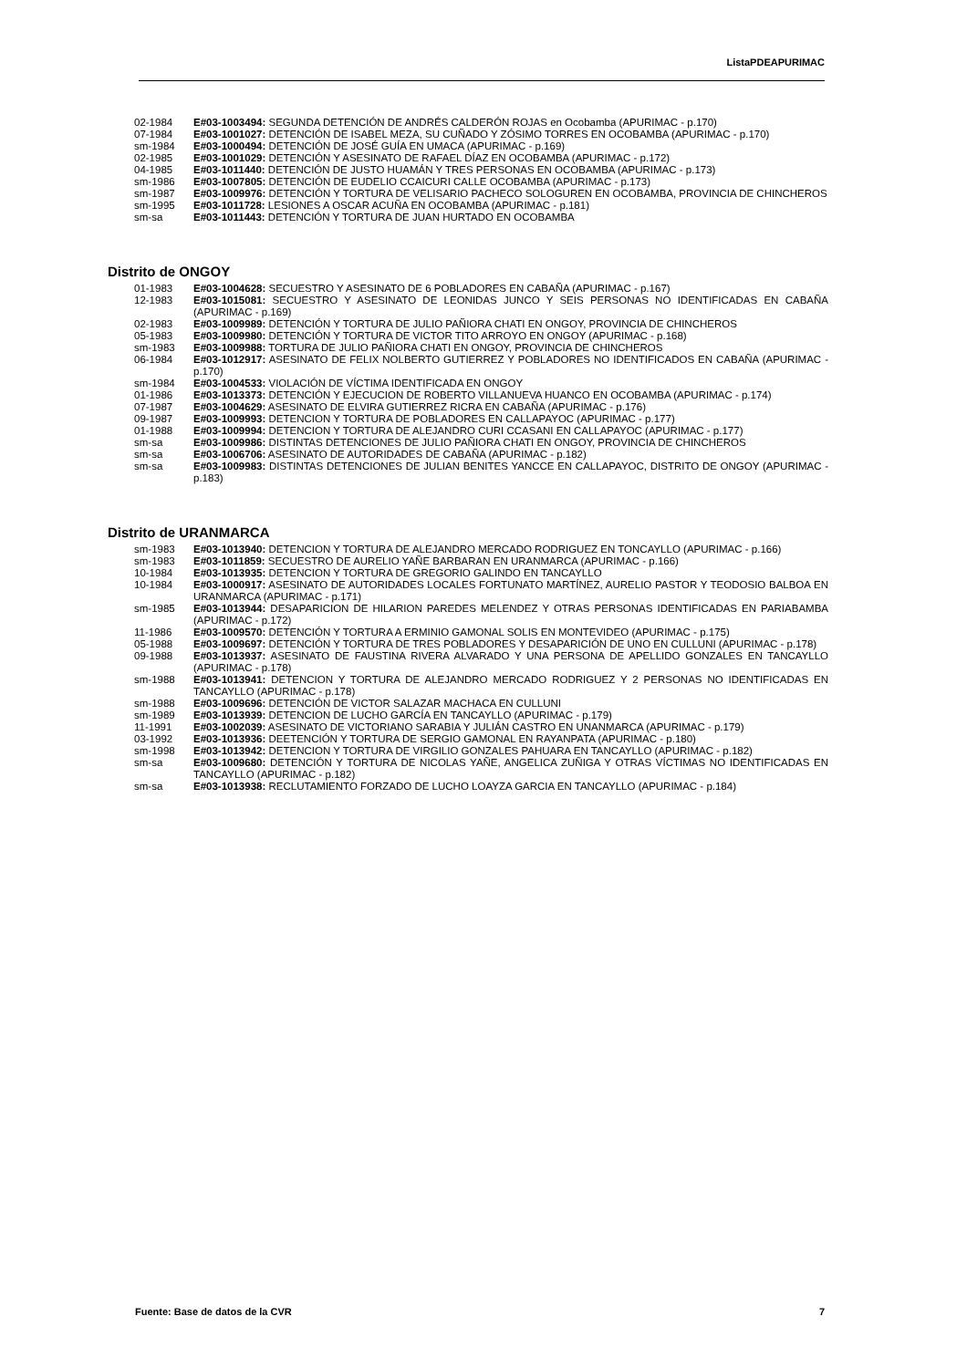ListaPDEAPURIMAC
02-1984 E#03-1003494: SEGUNDA DETENCIÓN DE ANDRÉS CALDERÓN ROJAS en Ocobamba (APURIMAC - p.170)
07-1984 E#03-1001027: DETENCIÓN DE ISABEL MEZA, SU CUÑADO Y ZÓSIMO TORRES EN OCOBAMBA (APURIMAC - p.170)
sm-1984 E#03-1000494: DETENCIÓN DE JOSÉ GUÍA EN UMACA (APURIMAC - p.169)
02-1985 E#03-1001029: DETENCIÓN Y ASESINATO DE RAFAEL DÍAZ EN OCOBAMBA (APURIMAC - p.172)
04-1985 E#03-1011440: DETENCIÓN DE JUSTO HUAMÁN Y TRES PERSONAS EN OCOBAMBA (APURIMAC - p.173)
sm-1986 E#03-1007805: DETENCIÓN DE EUDELIO CCAICURI CALLE OCOBAMBA (APURIMAC - p.173)
sm-1987 E#03-1009976: DETENCIÓN Y TORTURA DE VELISARIO PACHECO SOLOGUREN EN OCOBAMBA, PROVINCIA DE CHINCHEROS
sm-1995 E#03-1011728: LESIONES A OSCAR ACUÑA EN OCOBAMBA (APURIMAC - p.181)
sm-sa E#03-1011443: DETENCIÓN Y TORTURA DE JUAN HURTADO EN OCOBAMBA
Distrito de ONGOY
01-1983 E#03-1004628: SECUESTRO Y ASESINATO DE 6 POBLADORES EN CABAÑA (APURIMAC - p.167)
12-1983 E#03-1015081: SECUESTRO Y ASESINATO DE LEONIDAS JUNCO Y SEIS PERSONAS NO IDENTIFICADAS EN CABAÑA (APURIMAC - p.169)
02-1983 E#03-1009989: DETENCIÓN Y TORTURA DE JULIO PAÑIORA CHATI EN ONGOY, PROVINCIA DE CHINCHEROS
05-1983 E#03-1009980: DETENCIÓN Y TORTURA DE VICTOR TITO ARROYO EN ONGOY (APURIMAC - p.168)
sm-1983 E#03-1009988: TORTURA DE JULIO PAÑIORA CHATI EN ONGOY, PROVINCIA DE CHINCHEROS
06-1984 E#03-1012917: ASESINATO DE FELIX NOLBERTO GUTIERREZ Y POBLADORES NO IDENTIFICADOS EN CABAÑA (APURIMAC - p.170)
sm-1984 E#03-1004533: VIOLACIÓN DE VÍCTIMA IDENTIFICADA EN ONGOY
01-1986 E#03-1013373: DETENCIÓN Y EJECUCION DE ROBERTO VILLANUEVA HUANCO EN OCOBAMBA (APURIMAC - p.174)
07-1987 E#03-1004629: ASESINATO DE ELVIRA GUTIERREZ RICRA EN CABAÑA (APURIMAC - p.176)
09-1987 E#03-1009993: DETENCION Y TORTURA DE POBLADORES EN CALLAPAYOC (APURIMAC - p.177)
01-1988 E#03-1009994: DETENCION Y TORTURA DE ALEJANDRO CURI CCASANI EN CALLAPAYOC (APURIMAC - p.177)
sm-sa E#03-1009986: DISTINTAS DETENCIONES DE JULIO PAÑIORA CHATI EN ONGOY, PROVINCIA DE CHINCHEROS
sm-sa E#03-1006706: ASESINATO DE AUTORIDADES DE CABAÑA (APURIMAC - p.182)
sm-sa E#03-1009983: DISTINTAS DETENCIONES DE JULIAN BENITES YANCCE EN CALLAPAYOC, DISTRITO DE ONGOY (APURIMAC - p.183)
Distrito de URANMARCA
sm-1983 E#03-1013940: DETENCION Y TORTURA DE ALEJANDRO MERCADO RODRIGUEZ EN TONCAYLLO (APURIMAC - p.166)
sm-1983 E#03-1011859: SECUESTRO DE AURELIO YAÑE BARBARAN EN URANMARCA (APURIMAC - p.166)
10-1984 E#03-1013935: DETENCION Y TORTURA DE GREGORIO GALINDO EN TANCAYLLO
10-1984 E#03-1000917: ASESINATO DE AUTORIDADES LOCALES FORTUNATO MARTÍNEZ, AURELIO PASTOR Y TEODOSIO BALBOA EN URANMARCA (APURIMAC - p.171)
sm-1985 E#03-1013944: DESAPARICION DE HILARION PAREDES MELENDEZ Y OTRAS PERSONAS IDENTIFICADAS EN PARIABAMBA (APURIMAC - p.172)
11-1986 E#03-1009570: DETENCIÓN Y TORTURA A ERMINIO GAMONAL SOLIS EN MONTEVIDEO (APURIMAC - p.175)
05-1988 E#03-1009697: DETENCIÓN Y TORTURA DE TRES POBLADORES Y DESAPARICIÓN DE UNO EN CULLUNI (APURIMAC - p.178)
09-1988 E#03-1013937: ASESINATO DE FAUSTINA RIVERA ALVARADO Y UNA PERSONA DE APELLIDO GONZALES EN TANCAYLLO (APURIMAC - p.178)
sm-1988 E#03-1013941: DETENCION Y TORTURA DE ALEJANDRO MERCADO RODRIGUEZ Y 2 PERSONAS NO IDENTIFICADAS EN TANCAYLLO (APURIMAC - p.178)
sm-1988 E#03-1009696: DETENCIÓN DE VICTOR SALAZAR MACHACA EN CULLUNI
sm-1989 E#03-1013939: DETENCION DE LUCHO GARCÍA EN TANCAYLLO (APURIMAC - p.179)
11-1991 E#03-1002039: ASESINATO DE VICTORIANO SARABIA Y JULIÁN CASTRO EN UNANMARCA (APURIMAC - p.179)
03-1992 E#03-1013936: DEETENCIÓN Y TORTURA DE SERGIO GAMONAL EN RAYANPATA (APURIMAC - p.180)
sm-1998 E#03-1013942: DETENCION Y TORTURA DE VIRGILIO GONZALES PAHUARA EN TANCAYLLO (APURIMAC - p.182)
sm-sa E#03-1009680: DETENCIÓN Y TORTURA DE NICOLAS YAÑE, ANGELICA ZUÑIGA Y OTRAS VÍCTIMAS NO IDENTIFICADAS EN TANCAYLLO (APURIMAC - p.182)
sm-sa E#03-1013938: RECLUTAMIENTO FORZADO DE LUCHO LOAYZA GARCIA EN TANCAYLLO (APURIMAC - p.184)
Fuente: Base de datos de la CVR 7